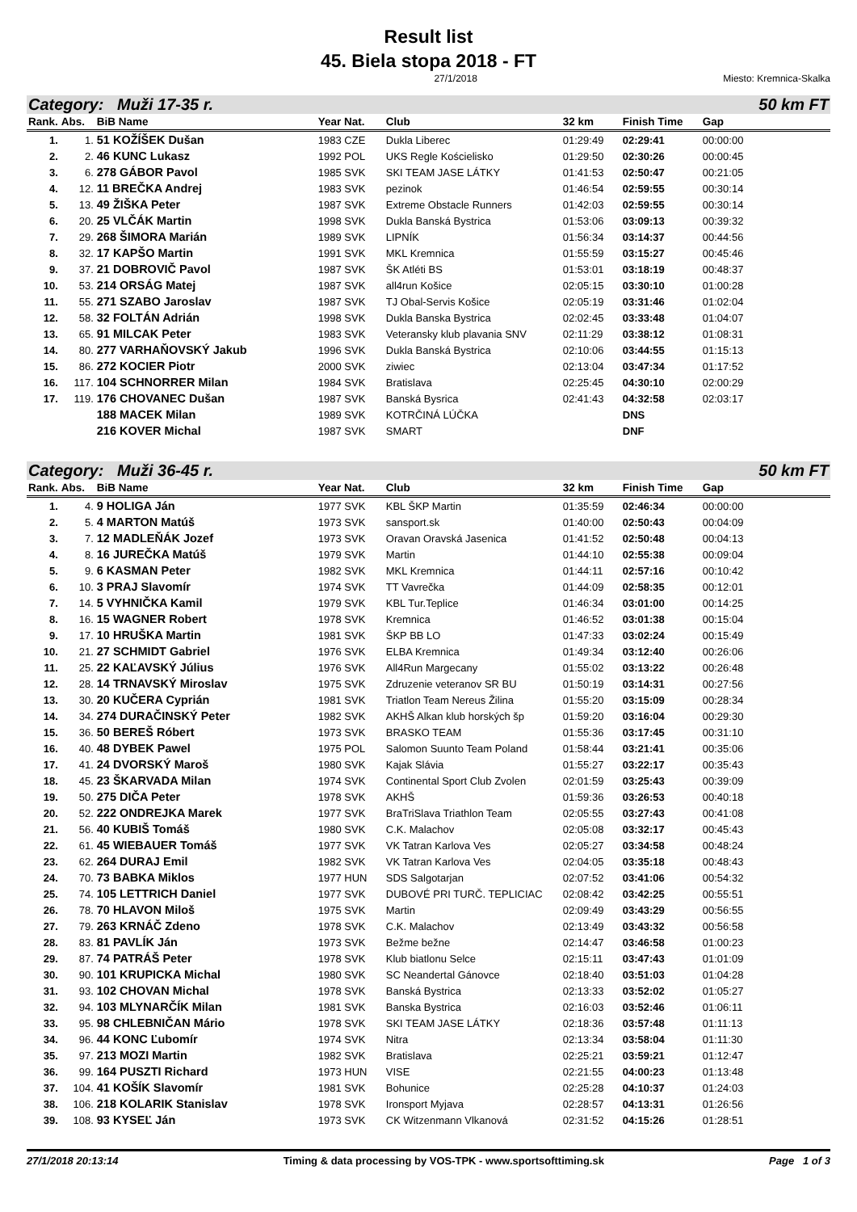Result list
45. Biela stopa 2018 - FT
27/1/2018 Miesto: Kremnica-Skalka
Category: Muži 17-35 r. 50 km FT
| Rank. | Abs. | BiB Name | Year Nat. | Club | 32 km | Finish Time | Gap |
| --- | --- | --- | --- | --- | --- | --- | --- |
| 1. | 1. | 51 KOŽÍŠEK Dušan | 1983 CZE | Dukla Liberec | 01:29:49 | 02:29:41 | 00:00:00 |
| 2. | 2. | 46 KUNC Lukasz | 1992 POL | UKS Regle Kościelisko | 01:29:50 | 02:30:26 | 00:00:45 |
| 3. | 6. | 278 GÁBOR Pavol | 1985 SVK | SKI TEAM JASE LÁTKY | 01:41:53 | 02:50:47 | 00:21:05 |
| 4. | 12. | 11 BREČKA Andrej | 1983 SVK | pezinok | 01:46:54 | 02:59:55 | 00:30:14 |
| 5. | 13. | 49 ŽIŠKA Peter | 1987 SVK | Extreme Obstacle Runners | 01:42:03 | 02:59:55 | 00:30:14 |
| 6. | 20. | 25 VLČÁK Martin | 1998 SVK | Dukla Banská Bystrica | 01:53:06 | 03:09:13 | 00:39:32 |
| 7. | 29. | 268 ŠIMORA Marián | 1989 SVK | LIPNÍK | 01:56:34 | 03:14:37 | 00:44:56 |
| 8. | 32. | 17 KAPŠO Martin | 1991 SVK | MKL Kremnica | 01:55:59 | 03:15:27 | 00:45:46 |
| 9. | 37. | 21 DOBROVIČ Pavol | 1987 SVK | ŠK Atléti BS | 01:53:01 | 03:18:19 | 00:48:37 |
| 10. | 53. | 214 ORSÁG Matej | 1987 SVK | all4run Košice | 02:05:15 | 03:30:10 | 01:00:28 |
| 11. | 55. | 271 SZABO Jaroslav | 1987 SVK | TJ Obal-Servis Košice | 02:05:19 | 03:31:46 | 01:02:04 |
| 12. | 58. | 32 FOLTÁN Adrián | 1998 SVK | Dukla Banska Bystrica | 02:02:45 | 03:33:48 | 01:04:07 |
| 13. | 65. | 91 MILCAK Peter | 1983 SVK | Veteransky klub plavania SNV | 02:11:29 | 03:38:12 | 01:08:31 |
| 14. | 80. | 277 VARHAŇOVSKÝ Jakub | 1996 SVK | Dukla Banská Bystrica | 02:10:06 | 03:44:55 | 01:15:13 |
| 15. | 86. | 272 KOCIER Piotr | 2000 SVK | ziwiec | 02:13:04 | 03:47:34 | 01:17:52 |
| 16. | 117. | 104 SCHNORRER Milan | 1984 SVK | Bratislava | 02:25:45 | 04:30:10 | 02:00:29 |
| 17. | 119. | 176 CHOVANEC Dušan | 1987 SVK | Banská Bysrica | 02:41:43 | 04:32:58 | 02:03:17 |
| | | 188 MACEK Milan | 1989 SVK | KOTRČINÁ LÚČKA | | DNS | |
| | | 216 KOVER Michal | 1987 SVK | SMART | | DNF | |
Category: Muži 36-45 r. 50 km FT
| Rank. | Abs. | BiB Name | Year Nat. | Club | 32 km | Finish Time | Gap |
| --- | --- | --- | --- | --- | --- | --- | --- |
| 1. | 4. | 9 HOLIGA Ján | 1977 SVK | KBL ŠKP Martin | 01:35:59 | 02:46:34 | 00:00:00 |
| 2. | 5. | 4 MARTON Matúš | 1973 SVK | sansport.sk | 01:40:00 | 02:50:43 | 00:04:09 |
| 3. | 7. | 12 MADLEŇÁK Jozef | 1973 SVK | Oravan Oravská Jasenica | 01:41:52 | 02:50:48 | 00:04:13 |
| 4. | 8. | 16 JUREČKA Matúš | 1979 SVK | Martin | 01:44:10 | 02:55:38 | 00:09:04 |
| 5. | 9. | 6 KASMAN Peter | 1982 SVK | MKL Kremnica | 01:44:11 | 02:57:16 | 00:10:42 |
| 6. | 10. | 3 PRAJ Slavomír | 1974 SVK | TT Vavrečka | 01:44:09 | 02:58:35 | 00:12:01 |
| 7. | 14. | 5 VYHNIČKA Kamil | 1979 SVK | KBL Tur.Teplice | 01:46:34 | 03:01:00 | 00:14:25 |
| 8. | 16. | 15 WAGNER Robert | 1978 SVK | Kremnica | 01:46:52 | 03:01:38 | 00:15:04 |
| 9. | 17. | 10 HRUŠKA Martin | 1981 SVK | ŠKP BB LO | 01:47:33 | 03:02:24 | 00:15:49 |
| 10. | 21. | 27 SCHMIDT Gabriel | 1976 SVK | ELBA Kremnica | 01:49:34 | 03:12:40 | 00:26:06 |
| 11. | 25. | 22 KAĽAVSKÝ Július | 1976 SVK | All4Run Margecany | 01:55:02 | 03:13:22 | 00:26:48 |
| 12. | 28. | 14 TRNAVSKÝ Miroslav | 1975 SVK | Zdruzenie veteranov SR BU | 01:50:19 | 03:14:31 | 00:27:56 |
| 13. | 30. | 20 KUČERA Cyprián | 1981 SVK | Triatlon Team Nereus Žilina | 01:55:20 | 03:15:09 | 00:28:34 |
| 14. | 34. | 274 DURAČINSKÝ Peter | 1982 SVK | AKHŠ Alkan klub horských šp | 01:59:20 | 03:16:04 | 00:29:30 |
| 15. | 36. | 50 BEREŠ Róbert | 1973 SVK | BRASKO TEAM | 01:55:36 | 03:17:45 | 00:31:10 |
| 16. | 40. | 48 DYBEK Pawel | 1975 POL | Salomon Suunto Team Poland | 01:58:44 | 03:21:41 | 00:35:06 |
| 17. | 41. | 24 DVORSKÝ Maroš | 1980 SVK | Kajak Slávia | 01:55:27 | 03:22:17 | 00:35:43 |
| 18. | 45. | 23 ŠKARVADA Milan | 1974 SVK | Continental Sport Club Zvolen | 02:01:59 | 03:25:43 | 00:39:09 |
| 19. | 50. | 275 DIČA Peter | 1978 SVK | AKHŠ | 01:59:36 | 03:26:53 | 00:40:18 |
| 20. | 52. | 222 ONDREJKA Marek | 1977 SVK | BraTriSlava Triathlon Team | 02:05:55 | 03:27:43 | 00:41:08 |
| 21. | 56. | 40 KUBIŠ Tomáš | 1980 SVK | C.K. Malachov | 02:05:08 | 03:32:17 | 00:45:43 |
| 22. | 61. | 45 WIEBAUER Tomáš | 1977 SVK | VK Tatran Karlova Ves | 02:05:27 | 03:34:58 | 00:48:24 |
| 23. | 62. | 264 DURAJ Emil | 1982 SVK | VK Tatran Karlova Ves | 02:04:05 | 03:35:18 | 00:48:43 |
| 24. | 70. | 73 BABKA Miklos | 1977 HUN | SDS Salgotarjan | 02:07:52 | 03:41:06 | 00:54:32 |
| 25. | 74. | 105 LETTRICH Daniel | 1977 SVK | DUBOVÉ PRI TURČ. TEPLICIAC | 02:08:42 | 03:42:25 | 00:55:51 |
| 26. | 78. | 70 HLAVON Miloš | 1975 SVK | Martin | 02:09:49 | 03:43:29 | 00:56:55 |
| 27. | 79. | 263 KRNÁČ Zdeno | 1978 SVK | C.K. Malachov | 02:13:49 | 03:43:32 | 00:56:58 |
| 28. | 83. | 81 PAVLÍK Ján | 1973 SVK | Bežme bežne | 02:14:47 | 03:46:58 | 01:00:23 |
| 29. | 87. | 74 PATRÁŠ Peter | 1978 SVK | Klub biatlonu Selce | 02:15:11 | 03:47:43 | 01:01:09 |
| 30. | 90. | 101 KRUPICKA Michal | 1980 SVK | SC Neandertal Gánovce | 02:18:40 | 03:51:03 | 01:04:28 |
| 31. | 93. | 102 CHOVAN Michal | 1978 SVK | Banská Bystrica | 02:13:33 | 03:52:02 | 01:05:27 |
| 32. | 94. | 103 MLYNARČÍK Milan | 1981 SVK | Banska Bystrica | 02:16:03 | 03:52:46 | 01:06:11 |
| 33. | 95. | 98 CHLEBNIČAN Mário | 1978 SVK | SKI TEAM JASE LÁTKY | 02:18:36 | 03:57:48 | 01:11:13 |
| 34. | 96. | 44 KONC Ľubomír | 1974 SVK | Nitra | 02:13:34 | 03:58:04 | 01:11:30 |
| 35. | 97. | 213 MOZI Martin | 1982 SVK | Bratislava | 02:25:21 | 03:59:21 | 01:12:47 |
| 36. | 99. | 164 PUSZTI Richard | 1973 HUN | VISE | 02:21:55 | 04:00:23 | 01:13:48 |
| 37. | 104. | 41 KOŠÍK Slavomír | 1981 SVK | Bohunice | 02:25:28 | 04:10:37 | 01:24:03 |
| 38. | 106. | 218 KOLARIK Stanislav | 1978 SVK | Ironsport Myjava | 02:28:57 | 04:13:31 | 01:26:56 |
| 39. | 108. | 93 KYSEĽ Ján | 1973 SVK | CK Witzenmann Vlkanová | 02:31:52 | 04:15:26 | 01:28:51 |
27/1/2018 20:13:14 Timing & data processing by VOS-TPK - www.sportsofttiming.sk Page 1 of 3